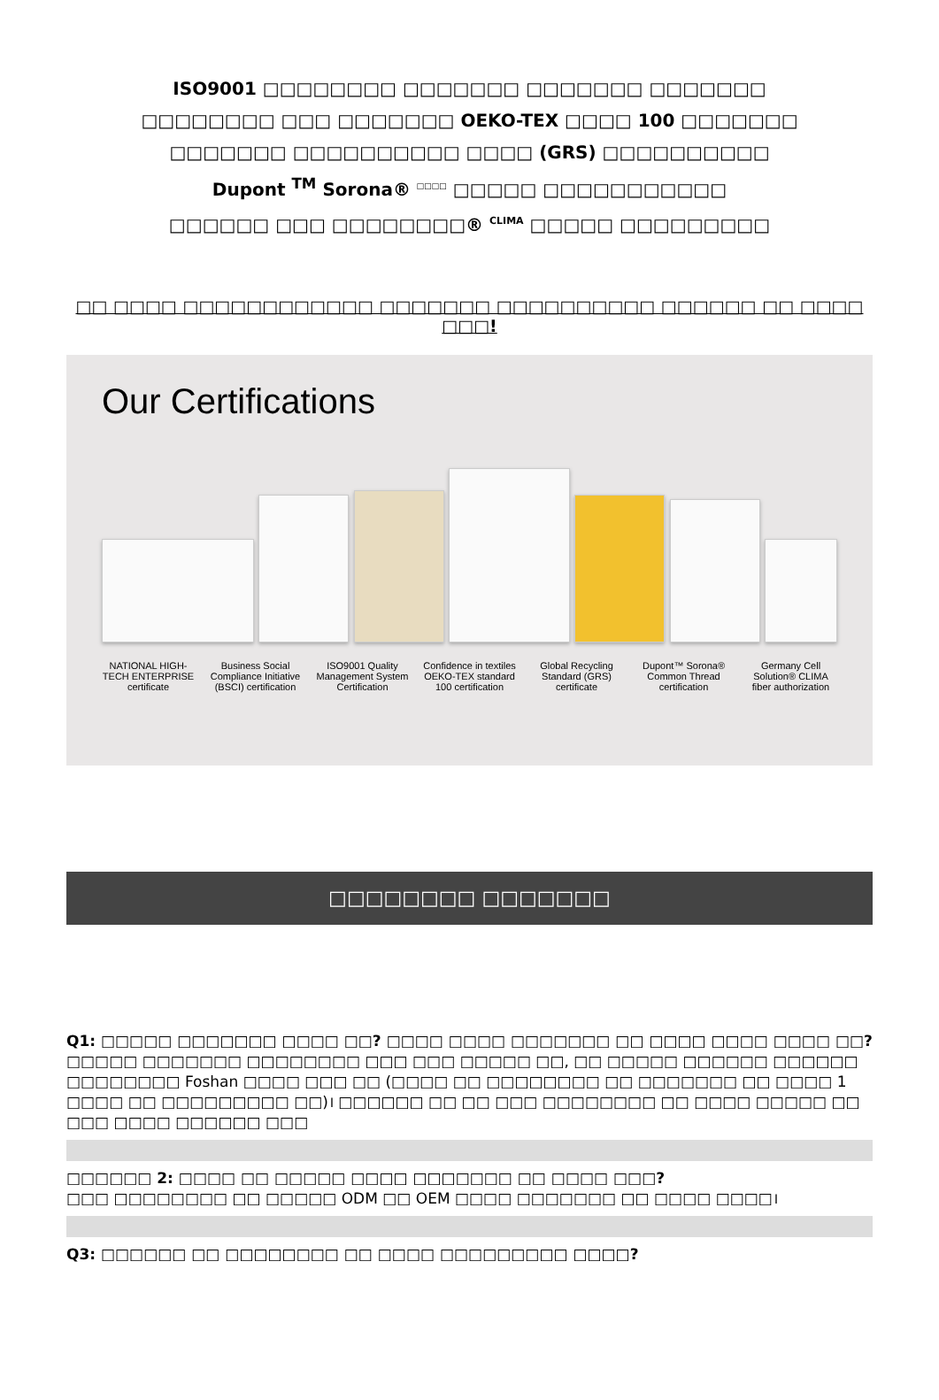ISO9001 □□□□□□□□ □□□□□□□ □□□□□□□ □□□□□□□
□□□□□□□□ □□□ □□□□□□□ OEKO-TEX □□□□ 100 □□□□□□□
□□□□□□□ □□□□□□□□□□ □□□□ (GRS) □□□□□□□□□□
Dupont <sup>TM</sup> Sorona® <sup>□□□□</sup> □□□□□ □□□□□□□□□□□
□□□□□□ □□□ □□□□□□□□® <sup>CLIMA</sup> □□□□□ □□□□□□□□□
□□ □□□□ □□□□□□□□□□□□ □□□□□□□ □□□□□□□□□□ □□□□□□ □□ □□□□ □□□!
Our Certifications
NATIONAL HIGH-TECH ENTERPRISE certificate Business Social Compliance Initiative (BSCI) certification ISO9001 Quality Management System Certification Confidence in textiles OEKO-TEX standard 100 certification Global Recycling Standard (GRS) certificate Dupont™ Sorona® Common Thread certification Germany Cell Solution® CLIMA fiber authorization
□□□□□□□□ □□□□□□□
Q1: □□□□□ □□□□□□□ □□□□ □□? □□□□ □□□□ □□□□□□□ □□ □□□□ □□□□ □□□□ □□?
□□□□□ □□□□□□□ □□□□□□□□ □□□ □□□ □□□□□ □□, □□ □□□□□ □□□□□□ □□□□□□ □□□□□□□□ Foshan □□□□ □□□ □□ (□□□□ □□ □□□□□□□□ □□ □□□□□□□ □□ □□□□ 1 □□□□ □□ □□□□□□□□□ □□)। □□□□□□ □□ □□ □□□ □□□□□□□□ □□ □□□□ □□□□□ □□ □□□ □□□□ □□□□□□ □□□
□□□□□□ 2: □□□□ □□ □□□□□ □□□□ □□□□□□□ □□ □□□□ □□□?
□□□ □□□□□□□□ □□ □□□□□ ODM □□ OEM □□□□ □□□□□□□ □□ □□□□ □□□□।
Q3: □□□□□□ □□ □□□□□□□□ □□ □□□□ □□□□□□□□□ □□□□?